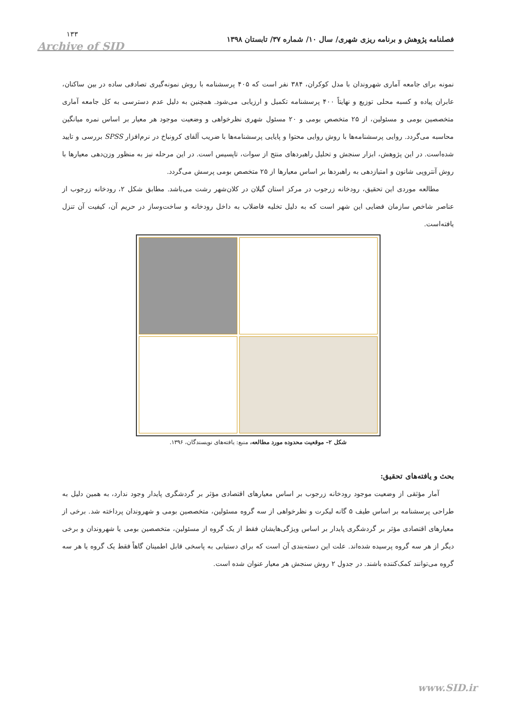Archive of SID
فصلنامه پژوهش و برنامه ریزی شهری/ سال ۱۰/ شماره ۳۷/ تابستان ۱۳۹۸ ۱۳۳
نمونه برای جامعه آماری شهروندان با مدل کوکران، ۳۸۴ نفر است که ۴۰۵ پرسشنامه با روش نمونه‌گیری تصادفی ساده در بین ساکنان، عابران پیاده و کسبه محلی توزیع و نهایتاً ۴۰۰ پرسشنامه تکمیل و ارزیابی می‌شود. همچنین به دلیل عدم دسترسی به کل جامعه آماری متخصصین بومی و مسئولین، از ۲۵ متخصص بومی و ۲۰ مسئول شهری نظرخواهی و وضعیت موجود هر معیار بر اساس نمره میانگین محاسبه می‌گردد. روایی پرسشنامه‌ها با روش روایی محتوا و پایایی پرسشنامه‌ها با ضریب آلفای کرونباخ در نرم‌افزار SPSS بررسی و تایید شده‌است. در این پژوهش، ابزار سنجش و تحلیل راهبردهای منتج از سوات، تاپسیس است. در این مرحله نیز به منظور وزن‌دهی معیارها با روش آنتروپی شانون و امتیازدهی به راهبردها بر اساس معیارها از ۲۵ متخصص بومی پرسش می‌گردد.
مطالعه موردی این تحقیق، رودخانه زرجوب در مرکز استان گیلان در کلان‌شهر رشت می‌باشد. مطابق شکل ۲، رودخانه زرجوب از عناصر شاخص سازمان فضایی این شهر است که به دلیل تخلیه فاضلاب به داخل رودخانه و ساخت‌وساز در حریم آن، کیفیت آن تنزل یافته‌است.
شکل ۲– موقعیت محدوده مورد مطالعه، منبع: یافته‌های نویسندگان، ۱۳۹۶.
بحث و یافته‌های تحقیق:
آمار مؤثقی از وضعیت موجود رودخانه زرجوب بر اساس معیارهای اقتصادی مؤثر بر گردشگری پایدار وجود ندارد، به همین دلیل به طراحی پرسشنامه بر اساس طیف ۵ گانه لیکرت و نظرخواهی از سه گروه مسئولین، متخصصین بومی و شهروندان پرداخته شد. برخی از معیارهای اقتصادی مؤثر بر گردشگری پایدار بر اساس ویژگی‌هایشان فقط از یک گروه از مسئولین، متخصصین بومی یا شهروندان و برخی دیگر از هر سه گروه پرسیده شده‌اند. علت این دسته‌بندی آن است که برای دستیابی به پاسخی قابل اطمینان گاهاً فقط یک گروه یا هر سه گروه می‌توانند کمک‌کننده باشند. در جدول ۲ روش سنجش هر معیار عنوان شده است.
www.SID.ir